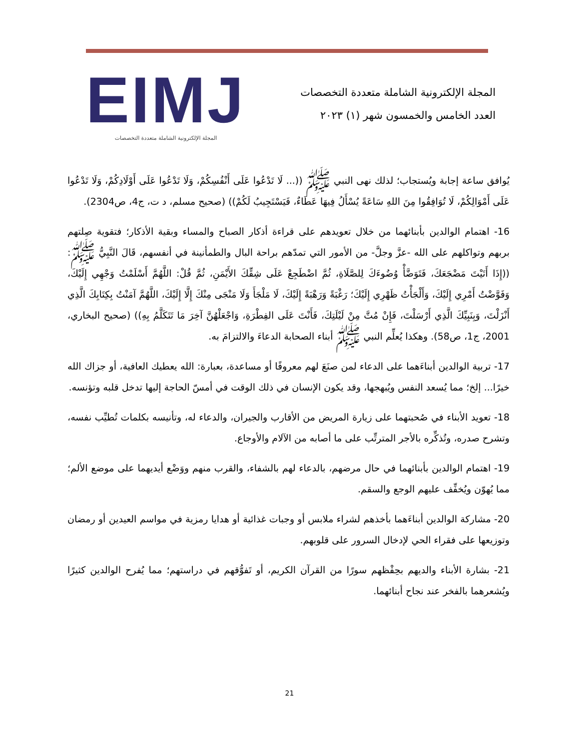EIMJ
المجلة الإلكترونية الشاملة متعددة التخصصات
المجلة الإلكترونية الشاملة متعددة التخصصات
العدد الخامس والخمسون شهر (١) ٢٠٢٣
يُوافق ساعة إجابة ويُستجاب؛ لذلك نهى النبي ﷺ ((... لَا تَدْعُوا عَلَى أَنْفُسِكُمْ، وَلَا تَدْعُوا عَلَى أَوْلَادِكُمْ، وَلَا تَدْعُوا عَلَى أَمْوَالِكُمْ، لَا تُوَافِقُوا مِنَ اللهِ سَاعَةً يُسْأَلُ فِيهَا عَطَاءٌ، فَيَسْتَجِيبُ لَكُمْ)) (صحيح مسلم، د ت، ج4، ص2304).
16- اهتمام الوالدين بأبنائهما من خلال تعويدهم على قراءة أذكار الصباح والمساء وبقية الأذكار؛ فتقوية صِلتهم بربهم وتواكلهم على الله -عزَّ وجلَّ- من الأمور التي تمدّهم براحة البال والطمأنينة في أنفسهم، قَالَ النَّبِيُّ ﷺ: ((إِذَا أَتَيْتَ مَضْجَعَكَ، فَتَوَضَّأْ وُضُوءَكَ لِلصَّلَاةِ، ثُمَّ اضْطَجِعْ عَلَى شِقِّكَ الأَيْمَنِ، ثُمَّ قُلْ: اللَّهُمَّ أَسْلَمْتُ وَجْهِي إِلَيْكَ، وَفَوَّضْتُ أَمْرِي إِلَيْكَ، وَأَلْجَأْتُ ظَهْرِي إِلَيْكَ؛ رَغْبَةً وَرَهْبَةً إِلَيْكَ، لَا مَلْجَأَ وَلَا مَنْجَى مِنْكَ إِلَّا إِلَيْكَ، اللَّهُمَّ آمَنْتُ بِكِتَابِكَ الَّذِي أَنْزَلْتَ، وَبِنَبِيِّكَ الَّذِي أَرْسَلْتَ، فَإِنْ مُتَّ مِنْ لَيْلَتِكَ، فَأَنْتَ عَلَى الفِطْرَةِ، وَاجْعَلْهُنَّ آخِرَ مَا تَتَكَلَّمُ بِهِ)) (صحيح البخاري، 2001، ج1، ص58). وهكذا يُعلِّم النبي ﷺ أبناء الصحابة الدعاءَ والالتزامَ به.
17- تربية الوالدين أبناءَهما على الدعاء لمن صنَعَ لهم معروفًا أو مساعدة، بعبارة: الله يعطيك العافية، أو جزاك الله خيرًا... إلخ؛ مما يُسعد النفس ويُبهجها، وقد يكون الإنسان في ذلك الوقت في أمسّ الحاجة إليها تدخل قلبه وتؤنسه.
18- تعويد الأبناء في صُحبتهما على زيارة المريض من الأقارب والجيران، والدعاء له، وتأنيسه بكلمات تُطيِّب نفسه، وتشرح صدره، وتُذكِّره بالأجر المترتِّب على ما أصابه من الآلام والأوجاع.
19- اهتمام الوالدين بأبنائهما في حال مرضهم، بالدعاء لهم بالشفاء، والقرب منهم ووَضْع أيديهما على موضع الألم؛ مما يُهوّن ويُخفِّف عليهم الوجع والسقم.
20- مشاركة الوالدين أبناءَهما بأخذهم لشراء ملابس أو وجبات غذائية أو هدايا رمزية في مواسم العيدين أو رمضان وتوزيعها على فقراء الحي لإدخال السرور على قلوبهم.
21- بشارة الأبناء والديهم بحِفْظهم سورًا من القرآن الكريم، أو تَفوُّقهم في دراستهم؛ مما يُفرح الوالدين كثيرًا ويُشعرهما بالفخر عند نجاح أبنائهما.
21